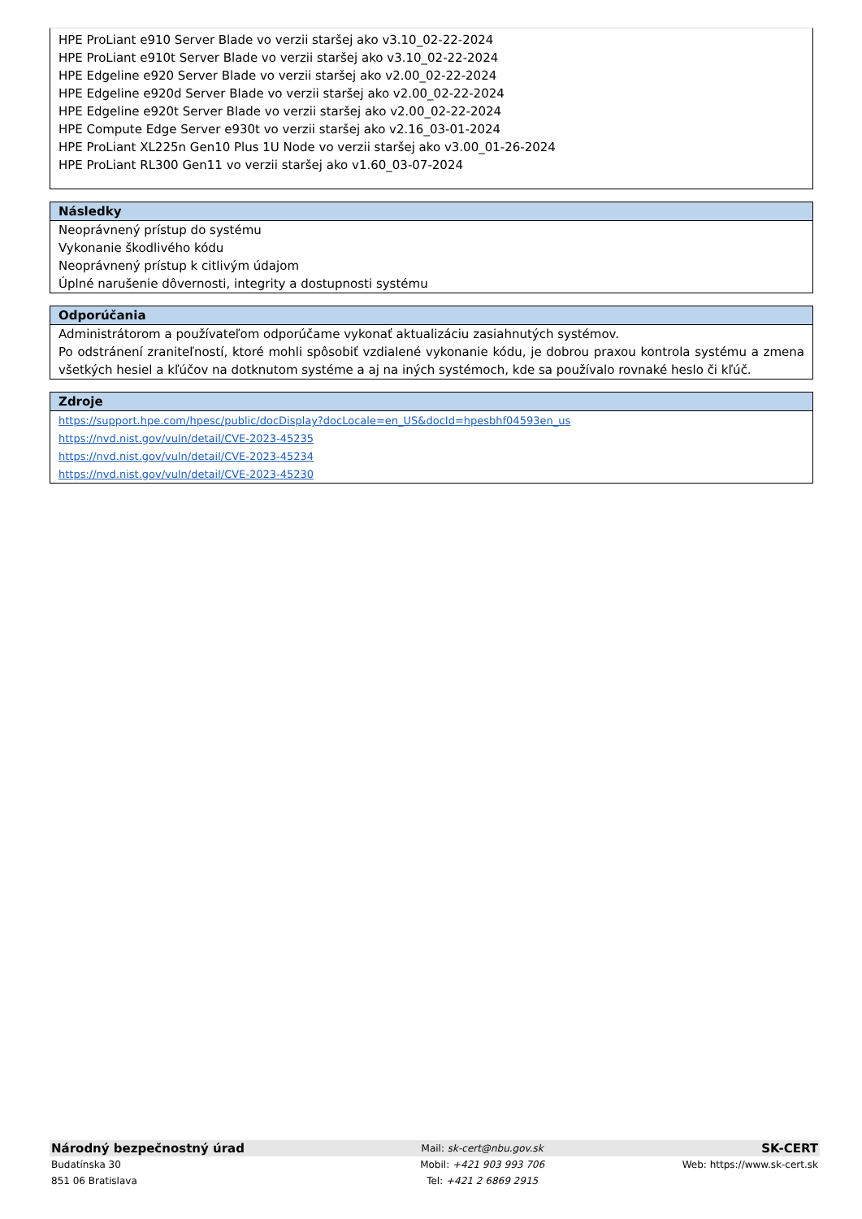HPE ProLiant e910 Server Blade vo verzii staršej ako v3.10_02-22-2024
HPE ProLiant e910t Server Blade vo verzii staršej ako v3.10_02-22-2024
HPE Edgeline e920 Server Blade vo verzii staršej ako v2.00_02-22-2024
HPE Edgeline e920d Server Blade vo verzii staršej ako v2.00_02-22-2024
HPE Edgeline e920t Server Blade vo verzii staršej ako v2.00_02-22-2024
HPE Compute Edge Server e930t vo verzii staršej ako v2.16_03-01-2024
HPE ProLiant XL225n Gen10 Plus 1U Node vo verzii staršej ako v3.00_01-26-2024
HPE ProLiant RL300 Gen11 vo verzii staršej ako v1.60_03-07-2024
Následky
Neoprávnený prístup do systému
Vykonanie škodlivého kódu
Neoprávnený prístup k citlivým údajom
Úplné narušenie dôvernosti, integrity a dostupnosti systému
Odporúčania
Administrátorom a používateľom odporúčame vykonať aktualizáciu zasiahnutých systémov.
Po odstránení zraniteľností, ktoré mohli spôsobiť vzdialené vykonanie kódu, je dobrou praxou kontrola systému a zmena všetkých hesiel a kľúčov na dotknutom systéme a aj na iných systémoch, kde sa používalo rovnaké heslo či kľúč.
Zdroje
https://support.hpe.com/hpesc/public/docDisplay?docLocale=en_US&docId=hpesbhf04593en_us
https://nvd.nist.gov/vuln/detail/CVE-2023-45235
https://nvd.nist.gov/vuln/detail/CVE-2023-45234
https://nvd.nist.gov/vuln/detail/CVE-2023-45230
| Národný bezpečnostný úrad | Mail: sk-cert@nbu.gov.sk | SK-CERT |
| Budatínska 30 | Mobil: +421 903 993 706 | Web: https://www.sk-cert.sk |
| 851 06 Bratislava | Tel: +421 2 6869 2915 | |